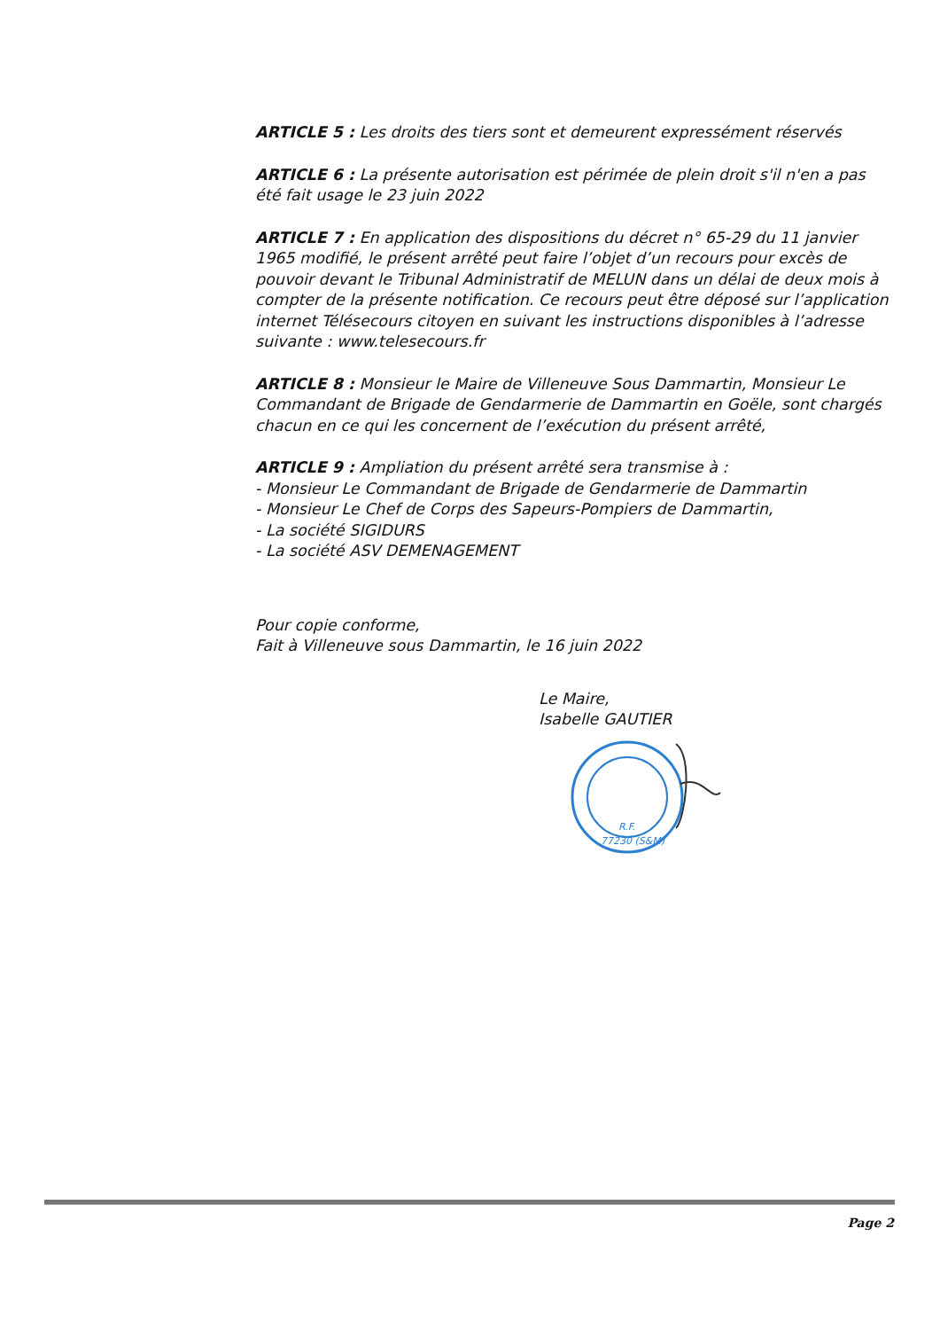ARTICLE 5 : Les droits des tiers sont et demeurent expressément réservés
ARTICLE 6 : La présente autorisation est périmée de plein droit s'il n'en a pas été fait usage le 23 juin 2022
ARTICLE 7 : En application des dispositions du décret n° 65-29 du 11 janvier 1965 modifié, le présent arrêté peut faire l’objet d’un recours pour excès de pouvoir devant le Tribunal Administratif de MELUN dans un délai de deux mois à compter de la présente notification. Ce recours peut être déposé sur l’application internet Télésecours citoyen en suivant les instructions disponibles à l’adresse suivante : www.telesecours.fr
ARTICLE 8 : Monsieur le Maire de Villeneuve Sous Dammartin, Monsieur Le Commandant de Brigade de Gendarmerie de Dammartin en Goële, sont chargés chacun en ce qui les concernent de l’exécution du présent arrêté,
ARTICLE 9 : Ampliation du présent arrêté sera transmise à :
- Monsieur Le Commandant de Brigade de Gendarmerie de Dammartin
- Monsieur Le Chef de Corps des Sapeurs-Pompiers de Dammartin,
- La société SIGIDURS
- La société ASV DEMENAGEMENT
Pour copie conforme,
Fait à Villeneuve sous Dammartin, le 16 juin 2022
Le Maire,
Isabelle GAUTIER
R.F.
77230 (S&M)
Page 2